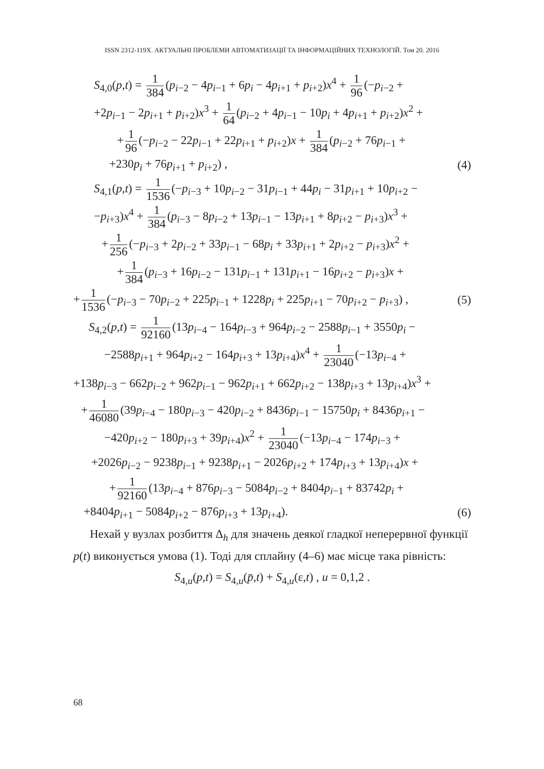ISSN 2312-119X. АКТУАЛЬНІ ПРОБЛЕМИ АВТОМАТИЗАЦІЇ ТА ІНФОРМАЦІЙНИХ ТЕХНОЛОГІЙ. Том 20. 2016
S<sub>4,0</sub>(p,t) = 1 384 (p<sub>i−2</sub> − 4p<sub>i−1</sub> + 6p<sub>i</sub> − 4p<sub>i+1</sub> + p<sub>i+2</sub>)x<sup>4</sup> + 1 96 (−p<sub>i−2</sub> +
+2p<sub>i−1</sub> − 2p<sub>i+1</sub> + p<sub>i+2</sub>)x<sup>3</sup> + 1 64 (p<sub>i−2</sub> + 4p<sub>i−1</sub> − 10p<sub>i</sub> + 4p<sub>i+1</sub> + p<sub>i+2</sub>)x<sup>2</sup> +
+ 1 96 (−p<sub>i−2</sub> − 22p<sub>i−1</sub> + 22p<sub>i+1</sub> + p<sub>i+2</sub>)x + 1 384 (p<sub>i−2</sub> + 76p<sub>i−1</sub> +
+230p<sub>i</sub> + 76p<sub>i+1</sub> + p<sub>i+2</sub>) , (4)
S<sub>4,1</sub>(p,t) = 1 1536 (−p<sub>i−3</sub> + 10p<sub>i−2</sub> − 31p<sub>i−1</sub> + 44p<sub>i</sub> − 31p<sub>i+1</sub> + 10p<sub>i+2</sub> −
−p<sub>i+3</sub>)x<sup>4</sup> + 1 384 (p<sub>i−3</sub> − 8p<sub>i−2</sub> + 13p<sub>i−1</sub> − 13p<sub>i+1</sub> + 8p<sub>i+2</sub> − p<sub>i+3</sub>)x<sup>3</sup> +
+ 1 256 (−p<sub>i−3</sub> + 2p<sub>i−2</sub> + 33p<sub>i−1</sub> − 68p<sub>i</sub> + 33p<sub>i+1</sub> + 2p<sub>i+2</sub> − p<sub>i+3</sub>)x<sup>2</sup> +
+ 1 384 (p<sub>i−3</sub> + 16p<sub>i−2</sub> − 131p<sub>i−1</sub> + 131p<sub>i+1</sub> − 16p<sub>i+2</sub> − p<sub>i+3</sub>)x +
+ 1 1536 (−p<sub>i−3</sub> − 70p<sub>i−2</sub> + 225p<sub>i−1</sub> + 1228p<sub>i</sub> + 225p<sub>i+1</sub> − 70p<sub>i+2</sub> − p<sub>i+3</sub>) , (5)
S<sub>4,2</sub>(p,t) = 1 92160 (13p<sub>i−4</sub> − 164p<sub>i−3</sub> + 964p<sub>i−2</sub> − 2588p<sub>i−1</sub> + 3550p<sub>i</sub> −
−2588p<sub>i+1</sub> + 964p<sub>i+2</sub> − 164p<sub>i+3</sub> + 13p<sub>i+4</sub>)x<sup>4</sup> + 1 23040 (−13p<sub>i−4</sub> +
+138p<sub>i−3</sub> − 662p<sub>i−2</sub> + 962p<sub>i−1</sub> − 962p<sub>i+1</sub> + 662p<sub>i+2</sub> − 138p<sub>i+3</sub> + 13p<sub>i+4</sub>)x<sup>3</sup> +
+ 1 46080 (39p<sub>i−4</sub> − 180p<sub>i−3</sub> − 420p<sub>i−2</sub> + 8436p<sub>i−1</sub> − 15750p<sub>i</sub> + 8436p<sub>i+1</sub> −
−420p<sub>i+2</sub> − 180p<sub>i+3</sub> + 39p<sub>i+4</sub>)x<sup>2</sup> + 1 23040 (−13p<sub>i−4</sub> − 174p<sub>i−3</sub> +
+2026p<sub>i−2</sub> − 9238p<sub>i−1</sub> + 9238p<sub>i+1</sub> − 2026p<sub>i+2</sub> + 174p<sub>i+3</sub> + 13p<sub>i+4</sub>)x +
+ 1 92160 (13p<sub>i−4</sub> + 876p<sub>i−3</sub> − 5084p<sub>i−2</sub> + 8404p<sub>i−1</sub> + 83742p<sub>i</sub> +
+8404p<sub>i+1</sub> − 5084p<sub>i+2</sub> − 876p<sub>i+3</sub> + 13p<sub>i+4</sub>). (6)
Нехай у вузлах розбиття Δ<sub>h</sub> для значень деякої гладкої неперервної функції p(t) виконується умова (1). Тоді для сплайну (4–6) має місце така рівність:
S<sub>4,u</sub>(p,t) = S<sub>4,u</sub>(p̄,t) + S<sub>4,u</sub>(ε,t) , u = 0,1,2 .
68